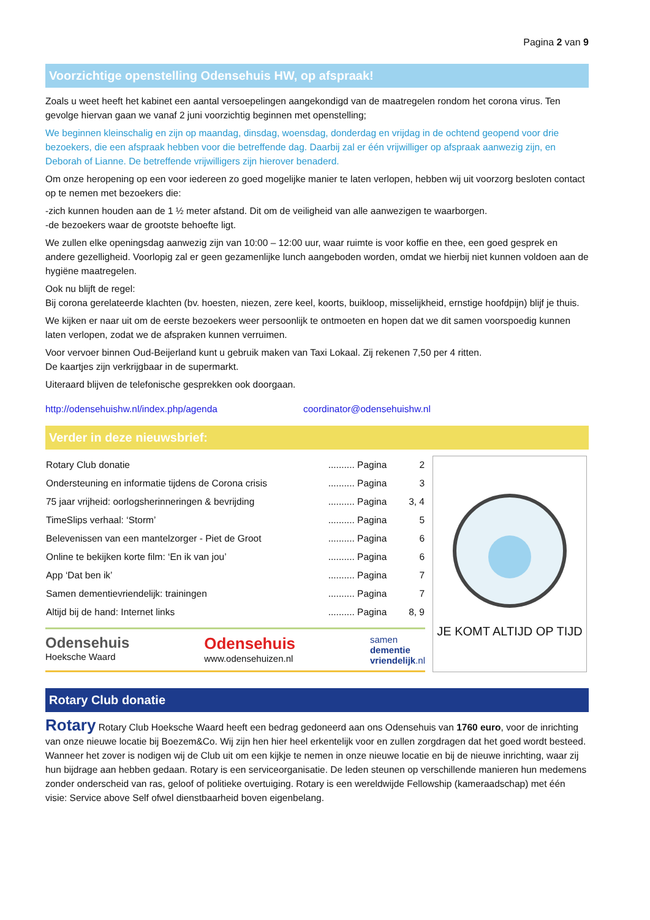Pagina 2 van 9
Voorzichtige openstelling Odensehuis HW, op afspraak!
Zoals u weet heeft het kabinet een aantal versoepelingen aangekondigd van de maatregelen rondom het corona virus. Ten gevolge hiervan gaan we vanaf 2 juni voorzichtig beginnen met openstelling;
We beginnen kleinschalig en zijn op maandag, dinsdag, woensdag, donderdag en vrijdag in de ochtend geopend voor drie bezoekers, die een afspraak hebben voor die betreffende dag. Daarbij zal er één vrijwilliger op afspraak aanwezig zijn, en Deborah of Lianne. De betreffende vrijwilligers zijn hierover benaderd.
Om onze heropening op een voor iedereen zo goed mogelijke manier te laten verlopen, hebben wij uit voorzorg besloten contact op te nemen met bezoekers die:
-zich kunnen houden aan de 1 ½ meter afstand. Dit om de veiligheid van alle aanwezigen te waarborgen.
-de bezoekers waar de grootste behoefte ligt.
We zullen elke openingsdag aanwezig zijn van 10:00 – 12:00 uur, waar ruimte is voor koffie en thee, een goed gesprek en andere gezelligheid. Voorlopig zal er geen gezamenlijke lunch aangeboden worden, omdat we hierbij niet kunnen voldoen aan de hygiëne maatregelen.
Ook nu blijft de regel:
Bij corona gerelateerde klachten (bv. hoesten, niezen, zere keel, koorts, buikloop, misselijkheid, ernstige hoofdpijn) blijf je thuis.
We kijken er naar uit om de eerste bezoekers weer persoonlijk te ontmoeten en hopen dat we dit samen voorspoedig kunnen laten verlopen, zodat we de afspraken kunnen verruimen.
Voor vervoer binnen Oud-Beijerland kunt u gebruik maken van Taxi Lokaal. Zij rekenen 7,50 per 4 ritten.
De kaartjes zijn verkrijgbaar in de supermarkt.
Uiteraard blijven de telefonische gesprekken ook doorgaan.
http://odensehuishw.nl/index.php/agenda coordinator@odensehuishw.nl
Verder in deze nieuwsbrief:
| Rotary Club donatie | .......... Pagina | 2 |
| Ondersteuning en informatie tijdens de Corona crisis | .......... Pagina | 3 |
| 75 jaar vrijheid: oorlogsherinneringen & bevrijding | .......... Pagina | 3, 4 |
| TimeSlips verhaal: ‘Storm’ | .......... Pagina | 5 |
| Belevenissen van een mantelzorger - Piet de Groot | .......... Pagina | 6 |
| Online te bekijken korte film: ‘En ik van jou’ | .......... Pagina | 6 |
| App ‘Dat ben ik’ | .......... Pagina | 7 |
| Samen dementievriendelijk: trainingen | .......... Pagina | 7 |
| Altijd bij de hand: Internet links | .......... Pagina | 8, 9 |
Odensehuis
Hoeksche Waard
Odensehuis
www.odensehuizen.nl
samen
dementie
vriendelijk.nl
JE KOMT ALTIJD OP TIJD
Rotary Club donatie
Rotary Rotary Club Hoeksche Waard heeft een bedrag gedoneerd aan ons Odensehuis van 1760 euro, voor de inrichting van onze nieuwe locatie bij Boezem&Co. Wij zijn hen hier heel erkentelijk voor en zullen zorgdragen dat het goed wordt besteed. Wanneer het zover is nodigen wij de Club uit om een kijkje te nemen in onze nieuwe locatie en bij de nieuwe inrichting, waar zij hun bijdrage aan hebben gedaan. Rotary is een serviceorganisatie. De leden steunen op verschillende manieren hun medemens zonder onderscheid van ras, geloof of politieke overtuiging. Rotary is een wereldwijde Fellowship (kameraadschap) met één visie: Service above Self ofwel dienstbaarheid boven eigenbelang.